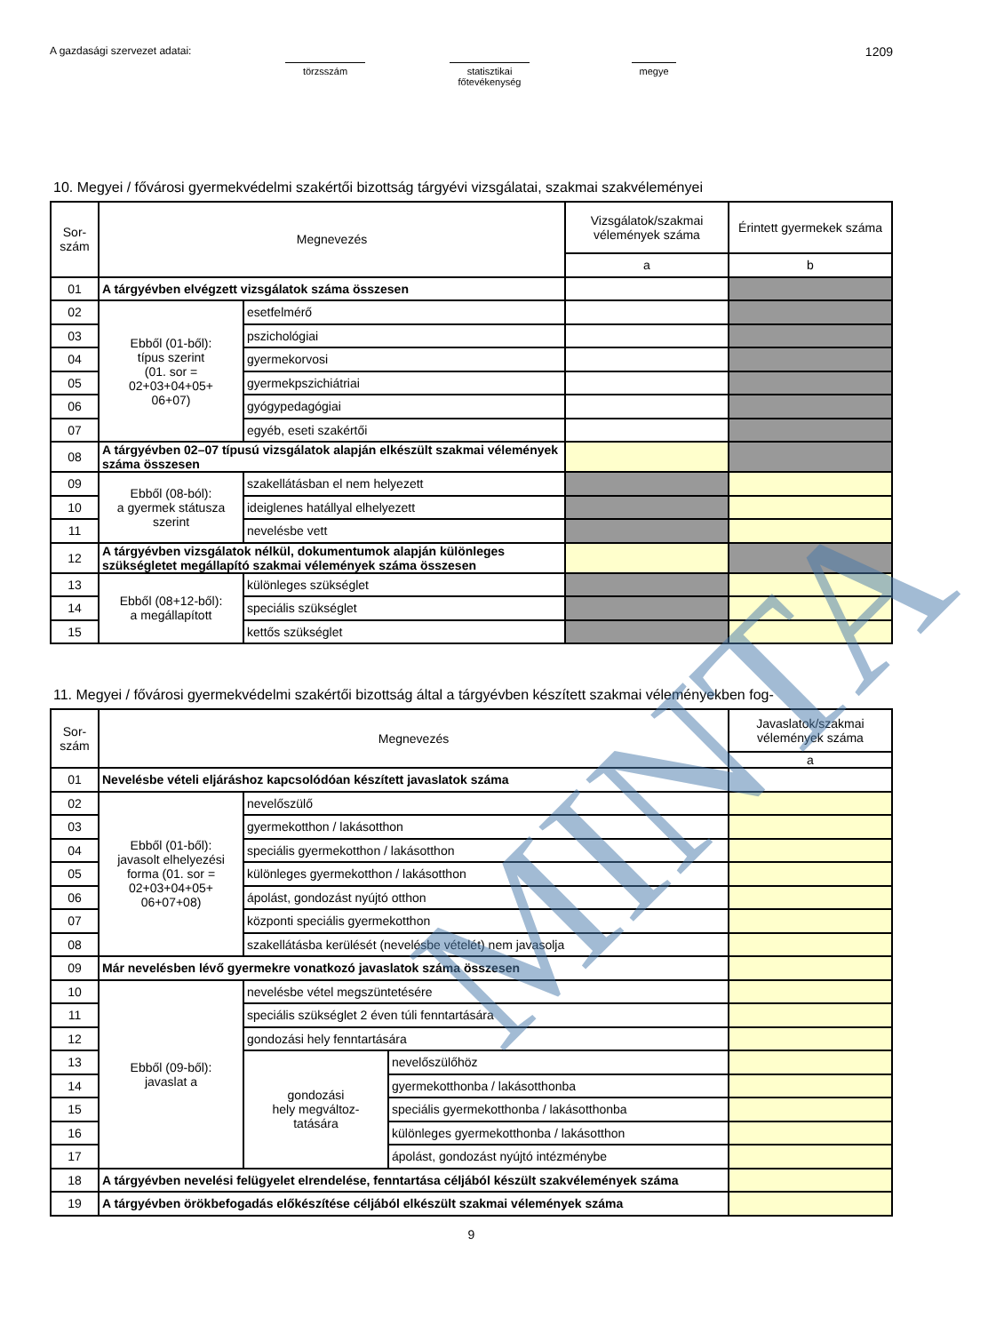A gazdasági szervezet adatai: törzsszám statisztikai
főtevékenység
megye
1209
10. Megyei / fővárosi gyermekvédelmi szakértői bizottság tárgyévi vizsgálatai, szakmai szakvéleményei
| Sor- szám | Megnevezés | | Vizsgálatok/szakmai vélemények száma | Érintett gyermekek száma |
| --- | --- | --- | --- | --- |
| | | | a | b |
| 01 | A tárgyévben elvégzett vizsgálatok száma összesen | | | |
| 02 | Ebből (01-ből): típus szerint (01. sor = 02+03+04+05+ 06+07) | esetfelmérő | | |
| 03 | | pszichológiai | | |
| 04 | | gyermekorvosi | | |
| 05 | | gyermekpszichiátriai | | |
| 06 | | gyógypedagógiai | | |
| 07 | | egyéb, eseti szakértői | | |
| 08 | A tárgyévben 02–07 típusú vizsgálatok alapján elkészült szakmai vélemények száma összesen | | | |
| 09 | Ebből (08-ból): a gyermek státusza szerint | szakellátásban el nem helyezett | | |
| 10 | | ideiglenes hatállyal elhelyezett | | |
| 11 | | nevelésbe vett | | |
| 12 | A tárgyévben vizsgálatok nélkül, dokumentumok alapján különleges szükségletet megállapító szakmai vélemények száma összesen | | | |
| 13 | Ebből (08+12-ből): a megállapított | különleges szükséglet | | |
| 14 | | speciális szükséglet | | |
| 15 | | kettős szükséglet | | |
11. Megyei / fővárosi gyermekvédelmi szakértői bizottság által a tárgyévben készített szakmai véleményekben fog-
| Sor- szám | Megnevezés | | | Javaslatok/szakmai vélemények száma |
| --- | --- | --- | --- | --- |
| | | | | a |
| 01 | Nevelésbe vételi eljáráshoz kapcsolódóan készített javaslatok száma | | | |
| 02 | Ebből (01-ből): javasolt elhelyezési forma (01. sor = 02+03+04+05+ 06+07+08) | nevelőszülő | | |
| 03 | | gyermekotthon / lakásotthon | | |
| 04 | | speciális gyermekotthon / lakásotthon | | |
| 05 | | különleges gyermekotthon / lakásotthon | | |
| 06 | | ápolást, gondozást nyújtó otthon | | |
| 07 | | központi speciális gyermekotthon | | |
| 08 | | szakellátásba kerülését (nevelésbe vételét) nem javasolja | | |
| 09 | Már nevelésben lévő gyermekre vonatkozó javaslatok száma összesen | | | |
| 10 | Ebből (09-ből): javaslat a | nevelésbe vétel megszüntetésére | | |
| 11 | | speciális szükséglet 2 éven túli fenntartására | | |
| 12 | | gondozási hely fenntartására | | |
| 13 | | gondozási hely megváltoz- tatására | nevelőszülőhöz | |
| 14 | | | gyermekotthonba / lakásotthonba | |
| 15 | | | speciális gyermekotthonba / lakásotthonba | |
| 16 | | | különleges gyermekotthonba / lakásotthon | |
| 17 | | | ápolást, gondozást nyújtó intézménybe | |
| 18 | A tárgyévben nevelési felügyelet elrendelése, fenntartása céljából készült szakvélemények száma | | | |
| 19 | A tárgyévben örökbefogadás előkészítése céljából elkészült szakmai vélemények száma | | | |
9
MINTA